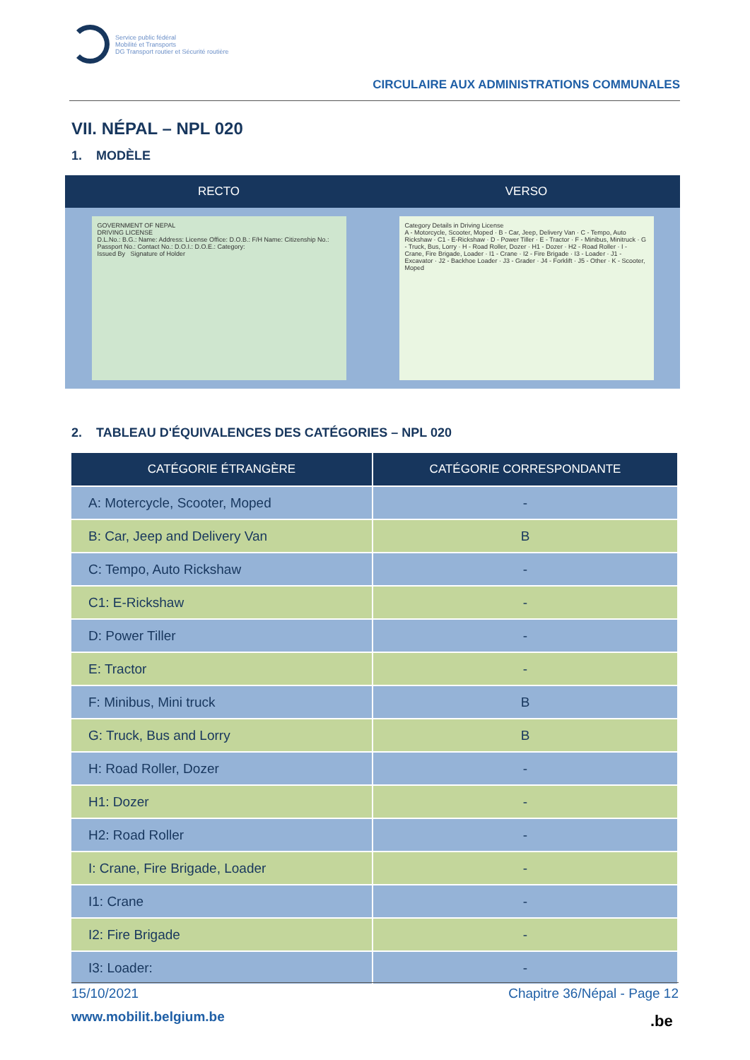Service public fédéral
Mobilité et Transports
DG Transport routier et Sécurité routière
CIRCULAIRE AUX ADMINISTRATIONS COMMUNALES
VII. NÉPAL – NPL 020
1. MODÈLE
| RECTO | VERSO |
| --- | --- |
| GOVERNMENT OF NEPAL DRIVING LICENSE D.L.No.: B.G.: Name: Address: License Office: D.O.B.: F/H Name: Citizenship No.: Passport No.: Contact No.: D.O.I.: D.O.E.: Category: Issued By Signature of Holder | Category Details in Driving License A - Motorcycle, Scooter, Moped · B - Car, Jeep, Delivery Van · C - Tempo, Auto Rickshaw · C1 - E-Rickshaw · D - Power Tiller · E - Tractor · F - Minibus, Minitruck · G - Truck, Bus, Lorry · H - Road Roller, Dozer · H1 - Dozer · H2 - Road Roller · I - Crane, Fire Brigade, Loader · I1 - Crane · I2 - Fire Brigade · I3 - Loader · J1 - Excavator · J2 - Backhoe Loader · J3 - Grader · J4 - Forklift · J5 - Other · K - Scooter, Moped |
2. TABLEAU D'ÉQUIVALENCES DES CATÉGORIES – NPL 020
| CATÉGORIE ÉTRANGÈRE | CATÉGORIE CORRESPONDANTE |
| --- | --- |
| A: Motercycle, Scooter, Moped | - |
| B: Car, Jeep and Delivery Van | B |
| C: Tempo, Auto Rickshaw | - |
| C1: E-Rickshaw | - |
| D: Power Tiller | - |
| E: Tractor | - |
| F: Minibus, Mini truck | B |
| G: Truck, Bus and Lorry | B |
| H: Road Roller, Dozer | - |
| H1: Dozer | - |
| H2: Road Roller | - |
| I: Crane, Fire Brigade, Loader | - |
| I1: Crane | - |
| I2: Fire Brigade | - |
| I3: Loader: | - |
15/10/2021 Chapitre 36/Népal - Page 12
www.mobilit.belgium.be .be